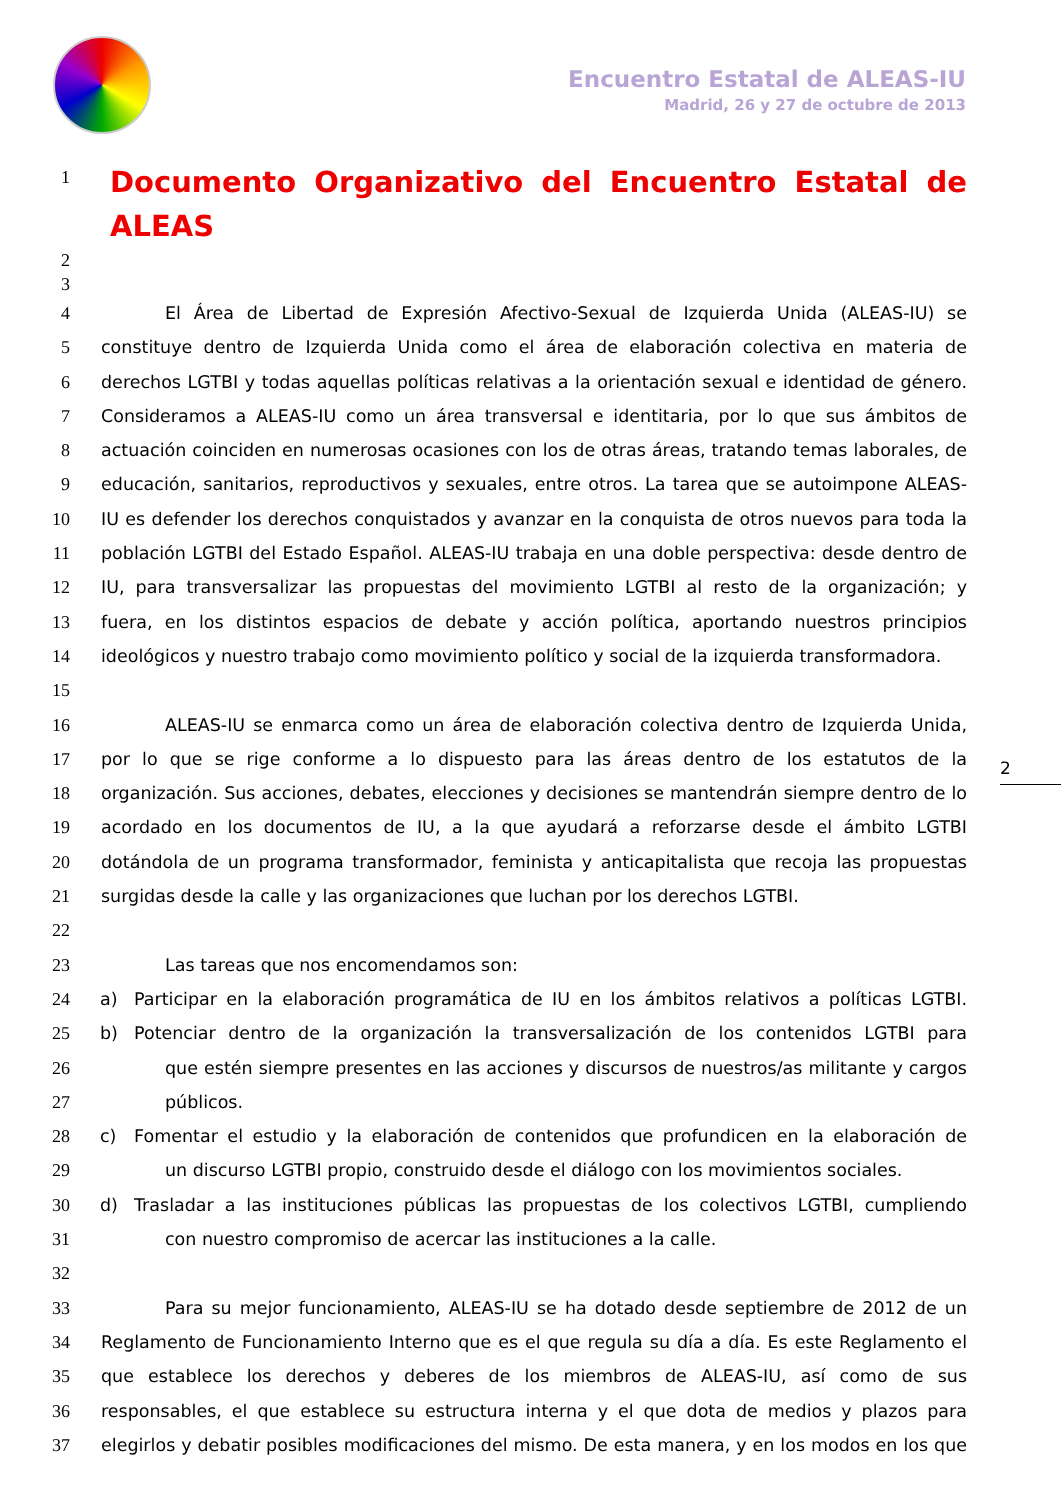Encuentro Estatal de ALEAS-IU
Madrid, 26 y 27 de octubre de 2013
1
Documento Organizativo del Encuentro Estatal de ALEAS
2
3
4 El Área de Libertad de Expresión Afectivo-Sexual de Izquierda Unida (ALEAS-IU) se
5 constituye dentro de Izquierda Unida como el área de elaboración colectiva en materia de
6 derechos LGTBI y todas aquellas políticas relativas a la orientación sexual e identidad de género.
7 Consideramos a ALEAS-IU como un área transversal e identitaria, por lo que sus ámbitos de
8 actuación coinciden en numerosas ocasiones con los de otras áreas, tratando temas laborales, de
9 educación, sanitarios, reproductivos y sexuales, entre otros. La tarea que se autoimpone ALEAS-
10 IU es defender los derechos conquistados y avanzar en la conquista de otros nuevos para toda la
11 población LGTBI del Estado Español. ALEAS-IU trabaja en una doble perspectiva: desde dentro de
12 IU, para transversalizar las propuestas del movimiento LGTBI al resto de la organización; y
13 fuera, en los distintos espacios de debate y acción política, aportando nuestros principios
14 ideológicos y nuestro trabajo como movimiento político y social de la izquierda transformadora.
15
16 ALEAS-IU se enmarca como un área de elaboración colectiva dentro de Izquierda Unida,
17 por lo que se rige conforme a lo dispuesto para las áreas dentro de los estatutos de la
18 organización. Sus acciones, debates, elecciones y decisiones se mantendrán siempre dentro de lo
19 acordado en los documentos de IU, a la que ayudará a reforzarse desde el ámbito LGTBI
20 dotándola de un programa transformador, feminista y anticapitalista que recoja las propuestas
21 surgidas desde la calle y las organizaciones que luchan por los derechos LGTBI.
22
23 Las tareas que nos encomendamos son:
24 a) Participar en la elaboración programática de IU en los ámbitos relativos a políticas LGTBI.
25 b) Potenciar dentro de la organización la transversalización de los contenidos LGTBI para
26 que estén siempre presentes en las acciones y discursos de nuestros/as militante y cargos
27 públicos.
28 c) Fomentar el estudio y la elaboración de contenidos que profundicen en la elaboración de
29 un discurso LGTBI propio, construido desde el diálogo con los movimientos sociales.
30 d) Trasladar a las instituciones públicas las propuestas de los colectivos LGTBI, cumpliendo
31 con nuestro compromiso de acercar las instituciones a la calle.
32
33 Para su mejor funcionamiento, ALEAS-IU se ha dotado desde septiembre de 2012 de un
34 Reglamento de Funcionamiento Interno que es el que regula su día a día. Es este Reglamento el
35 que establece los derechos y deberes de los miembros de ALEAS-IU, así como de sus
36 responsables, el que establece su estructura interna y el que dota de medios y plazos para
37 elegirlos y debatir posibles modificaciones del mismo. De esta manera, y en los modos en los que
2